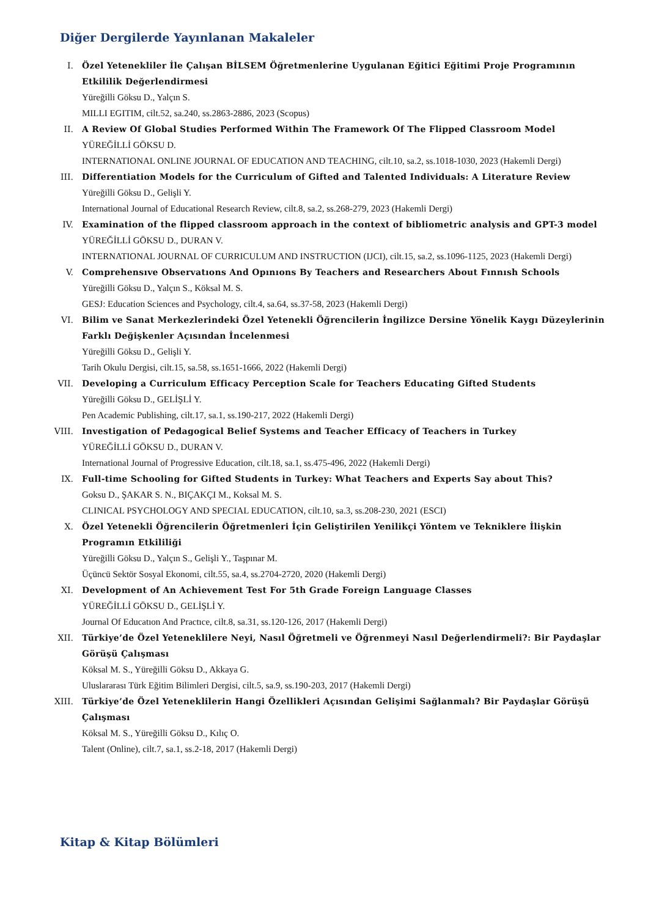Diğer Dergilerde Yayınlanan Makaleler
I. Özel Yetenekliler İle Çalışan BİLSEM Öğretmenlerine Uygulanan Eğitici Eğitimi Proje Programının Etkililik Değerlendirmesi
Yüreğilli Göksu D., Yalçın S.
MILLI EGITIM, cilt.52, sa.240, ss.2863-2886, 2023 (Scopus)
II. A Review Of Global Studies Performed Within The Framework Of The Flipped Classroom Model
YÜREĞİLLİ GÖKSU D.
INTERNATIONAL ONLINE JOURNAL OF EDUCATION AND TEACHING, cilt.10, sa.2, ss.1018-1030, 2023 (Hakemli Dergi)
III. Differentiation Models for the Curriculum of Gifted and Talented Individuals: A Literature Review
Yüreğilli Göksu D., Gelişli Y.
International Journal of Educational Research Review, cilt.8, sa.2, ss.268-279, 2023 (Hakemli Dergi)
IV. Examination of the flipped classroom approach in the context of bibliometric analysis and GPT-3 model
YÜREĞİLLİ GÖKSU D., DURAN V.
INTERNATIONAL JOURNAL OF CURRICULUM AND INSTRUCTION (IJCI), cilt.15, sa.2, ss.1096-1125, 2023 (Hakemli Dergi)
V. Comprehensıve Observatıons And Opınıons By Teachers and Researchers About Fınnısh Schools
Yüreğilli Göksu D., Yalçın S., Köksal M. S.
GESJ: Education Sciences and Psychology, cilt.4, sa.64, ss.37-58, 2023 (Hakemli Dergi)
VI. Bilim ve Sanat Merkezlerindeki Özel Yetenekli Öğrencilerin İngilizce Dersine Yönelik Kaygı Düzeylerinin Farklı Değişkenler Açısından İncelenmesi
Yüreğilli Göksu D., Gelişli Y.
Tarih Okulu Dergisi, cilt.15, sa.58, ss.1651-1666, 2022 (Hakemli Dergi)
VII. Developing a Curriculum Efficacy Perception Scale for Teachers Educating Gifted Students
Yüreğilli Göksu D., GELİŞLİ Y.
Pen Academic Publishing, cilt.17, sa.1, ss.190-217, 2022 (Hakemli Dergi)
VIII. Investigation of Pedagogical Belief Systems and Teacher Efficacy of Teachers in Turkey
YÜREĞİLLİ GÖKSU D., DURAN V.
International Journal of Progressive Education, cilt.18, sa.1, ss.475-496, 2022 (Hakemli Dergi)
IX. Full-time Schooling for Gifted Students in Turkey: What Teachers and Experts Say about This?
Goksu D., ŞAKAR S. N., BIÇAKÇI M., Koksal M. S.
CLINICAL PSYCHOLOGY AND SPECIAL EDUCATION, cilt.10, sa.3, ss.208-230, 2021 (ESCI)
X. Özel Yetenekli Öğrencilerin Öğretmenleri İçin Geliştirilen Yenilikçi Yöntem ve Tekniklere İlişkin Programın Etkililiği
Yüreğilli Göksu D., Yalçın S., Gelişli Y., Taşpınar M.
Üçüncü Sektör Sosyal Ekonomi, cilt.55, sa.4, ss.2704-2720, 2020 (Hakemli Dergi)
XI. Development of An Achievement Test For 5th Grade Foreign Language Classes
YÜREĞİLLİ GÖKSU D., GELİŞLİ Y.
Journal Of Educatıon And Practıce, cilt.8, sa.31, ss.120-126, 2017 (Hakemli Dergi)
XII. Türkiye’de Özel Yeteneklilere Neyi, Nasıl Öğretmeli ve Öğrenmeyi Nasıl Değerlendirmeli?: Bir Paydaşlar Görüşü Çalışması
Köksal M. S., Yüreğilli Göksu D., Akkaya G.
Uluslararası Türk Eğitim Bilimleri Dergisi, cilt.5, sa.9, ss.190-203, 2017 (Hakemli Dergi)
XIII. Türkiye’de Özel Yeteneklilerin Hangi Özellikleri Açısından Gelişimi Sağlanmalı? Bir Paydaşlar Görüşü Çalışması
Köksal M. S., Yüreğilli Göksu D., Kılıç O.
Talent (Online), cilt.7, sa.1, ss.2-18, 2017 (Hakemli Dergi)
Kitap & Kitap Bölümleri